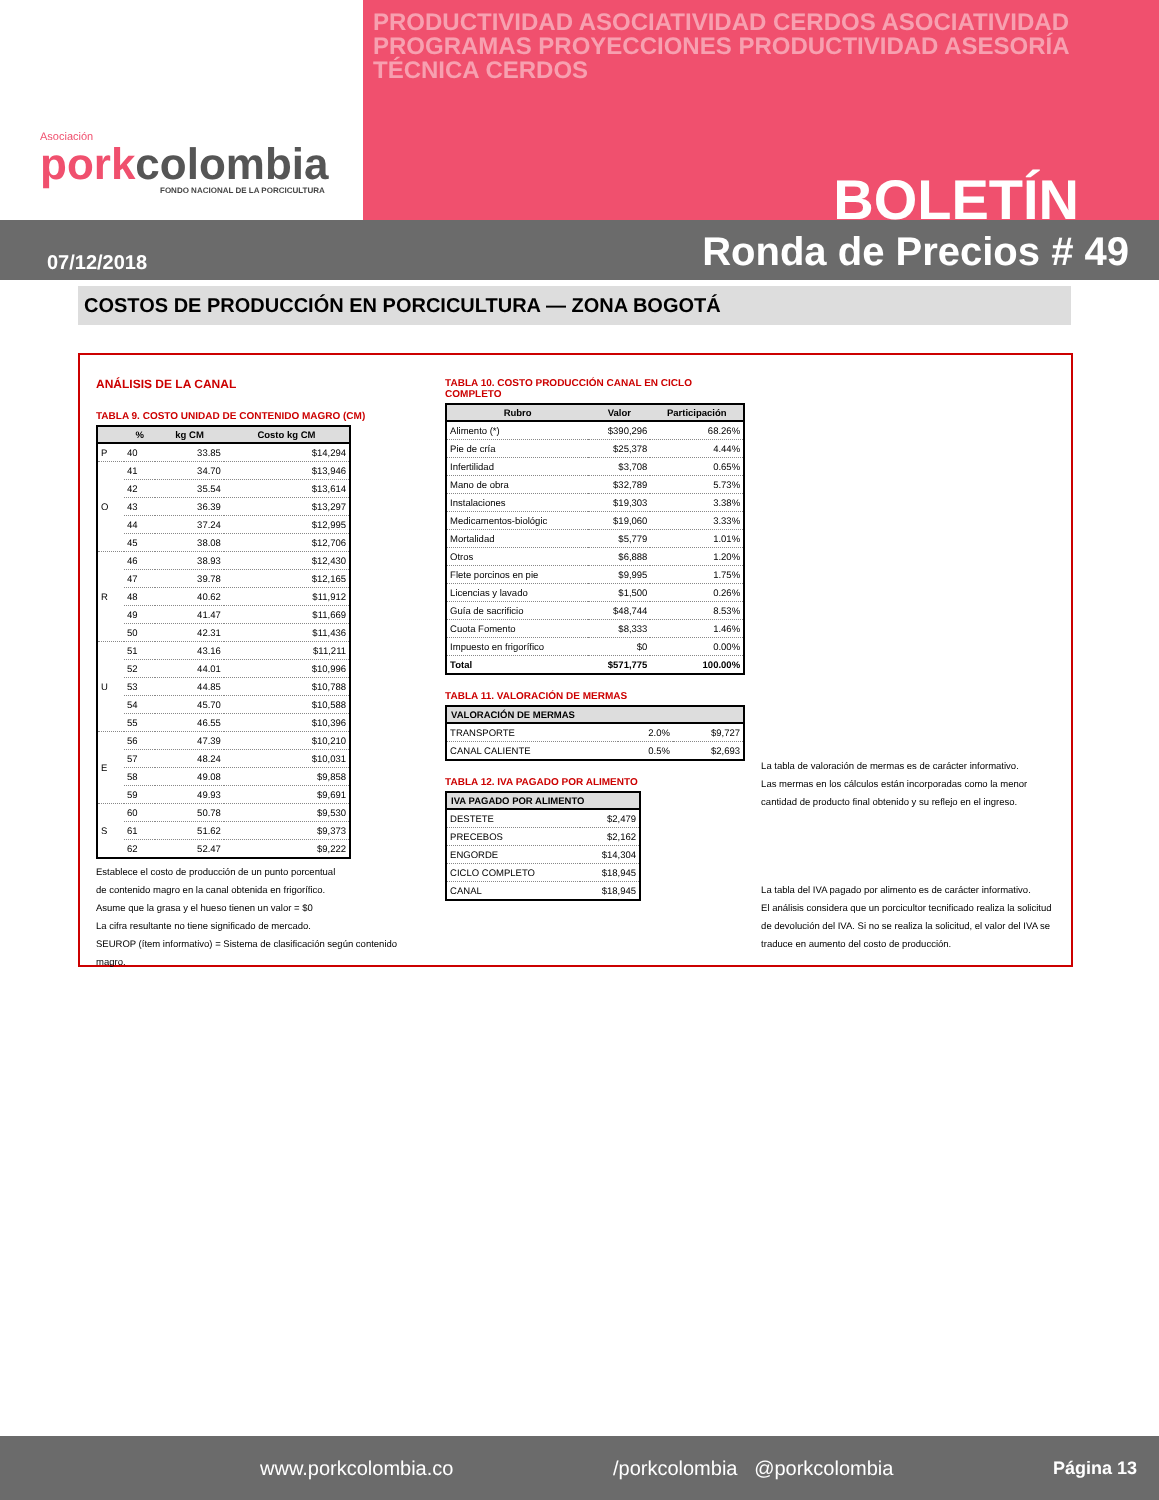Asociación
porkcolombia
FONDO NACIONAL DE LA PORCICULTURA
PRODUCTIVIDAD ASOCIATIVIDAD CERDOS ASOCIATIVIDAD PROGRAMAS PROYECCIONES PRODUCTIVIDAD ASESORÍA TÉCNICA CERDOS
BOLETÍN
07/12/2018 Ronda de Precios # 49
COSTOS DE PRODUCCIÓN EN PORCICULTURA — ZONA BOGOTÁ
ANÁLISIS DE LA CANAL
TABLA 9. COSTO UNIDAD DE CONTENIDO MAGRO (CM)
| | % | kg CM | Costo kg CM |
| --- | --- | --- | --- |
| P | 40 | 33.85 | $14,294 |
| O | 41 | 34.70 | $13,946 |
| | 42 | 35.54 | $13,614 |
| | 43 | 36.39 | $13,297 |
| | 44 | 37.24 | $12,995 |
| | 45 | 38.08 | $12,706 |
| R | 46 | 38.93 | $12,430 |
| | 47 | 39.78 | $12,165 |
| | 48 | 40.62 | $11,912 |
| | 49 | 41.47 | $11,669 |
| | 50 | 42.31 | $11,436 |
| U | 51 | 43.16 | $11,211 |
| | 52 | 44.01 | $10,996 |
| | 53 | 44.85 | $10,788 |
| | 54 | 45.70 | $10,588 |
| | 55 | 46.55 | $10,396 |
| E | 56 | 47.39 | $10,210 |
| | 57 | 48.24 | $10,031 |
| | 58 | 49.08 | $9,858 |
| | 59 | 49.93 | $9,691 |
| S | 60 | 50.78 | $9,530 |
| | 61 | 51.62 | $9,373 |
| | 62 | 52.47 | $9,222 |
Establece el costo de producción de un punto porcentual
de contenido magro en la canal obtenida en frigorífico.
Asume que la grasa y el hueso tienen un valor = $0
La cifra resultante no tiene significado de mercado.
SEUROP (ítem informativo) = Sistema de clasificación según contenido magro.
TABLA 10. COSTO PRODUCCIÓN CANAL EN CICLO COMPLETO
| Rubro | Valor | Participación |
| --- | --- | --- |
| Alimento (*) | $390,296 | 68.26% |
| Pie de cría | $25,378 | 4.44% |
| Infertilidad | $3,708 | 0.65% |
| Mano de obra | $32,789 | 5.73% |
| Instalaciones | $19,303 | 3.38% |
| Medicamentos-biológic | $19,060 | 3.33% |
| Mortalidad | $5,779 | 1.01% |
| Otros | $6,888 | 1.20% |
| Flete porcinos en pie | $9,995 | 1.75% |
| Licencias y lavado | $1,500 | 0.26% |
| Guía de sacrificio | $48,744 | 8.53% |
| Cuota Fomento | $8,333 | 1.46% |
| Impuesto en frigorífico | $0 | 0.00% |
| Total | $571,775 | 100.00% |
TABLA 11. VALORACIÓN DE MERMAS
| VALORACIÓN DE MERMAS | | |
| --- | --- | --- |
| TRANSPORTE | 2.0% | $9,727 |
| CANAL CALIENTE | 0.5% | $2,693 |
TABLA 12. IVA PAGADO POR ALIMENTO
| IVA PAGADO POR ALIMENTO | |
| --- | --- |
| DESTETE | $2,479 |
| PRECEBOS | $2,162 |
| ENGORDE | $14,304 |
| CICLO COMPLETO | $18,945 |
| CANAL | $18,945 |
La tabla de valoración de mermas es de carácter informativo.
Las mermas en los cálculos están incorporadas como la menor cantidad de producto final obtenido y su reflejo en el ingreso.
La tabla del IVA pagado por alimento es de carácter informativo.
El análisis considera que un porcicultor tecnificado realiza la solicitud de devolución del IVA. Si no se realiza la solicitud, el valor del IVA se traduce en aumento del costo de producción.
www.porkcolombia.co /porkcolombia @porkcolombia Página 13